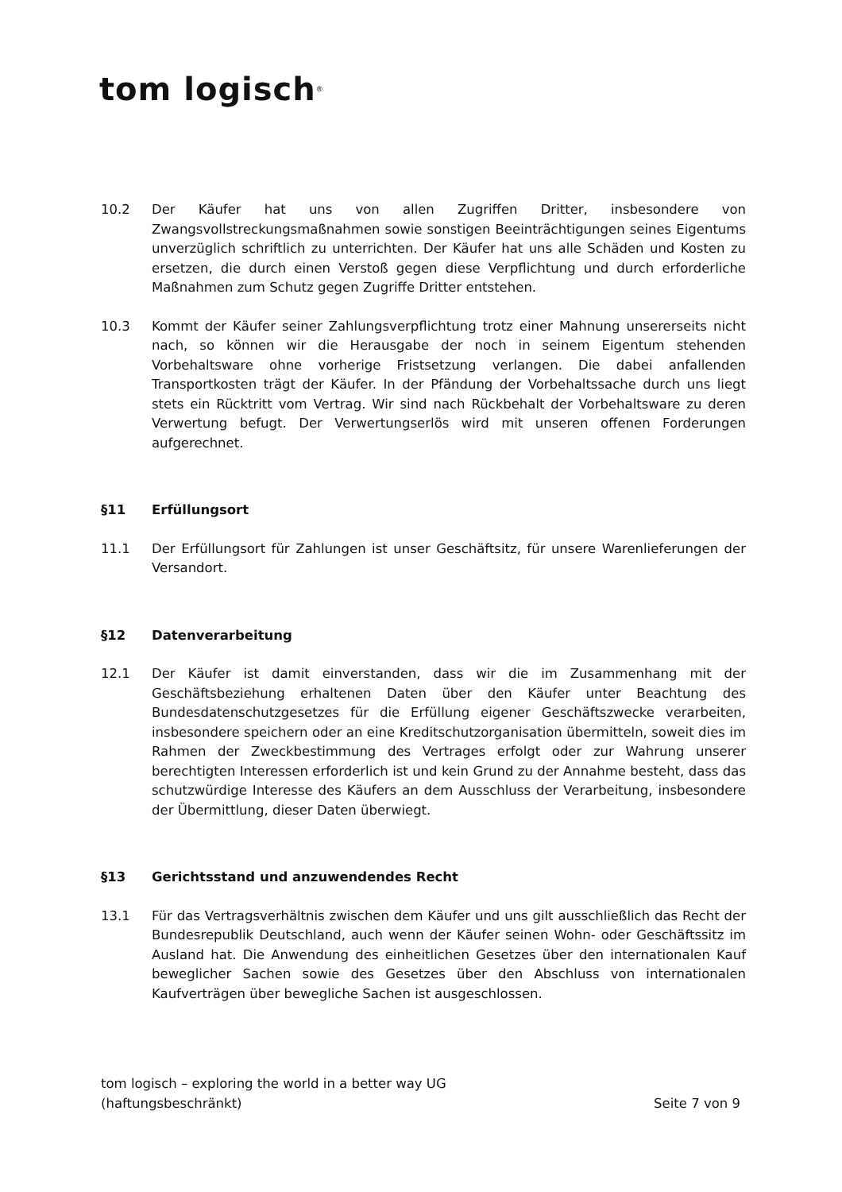tom logisch<sup>®</sup>
10.2 Der Käufer hat uns von allen Zugriffen Dritter, insbesondere von Zwangsvollstreckungsmaßnahmen sowie sonstigen Beeinträchtigungen seines Eigentums unverzüglich schriftlich zu unterrichten. Der Käufer hat uns alle Schäden und Kosten zu ersetzen, die durch einen Verstoß gegen diese Verpflichtung und durch erforderliche Maßnahmen zum Schutz gegen Zugriffe Dritter entstehen.
10.3 Kommt der Käufer seiner Zahlungsverpflichtung trotz einer Mahnung unsererseits nicht nach, so können wir die Herausgabe der noch in seinem Eigentum stehenden Vorbehaltsware ohne vorherige Fristsetzung verlangen. Die dabei anfallenden Transportkosten trägt der Käufer. In der Pfändung der Vorbehaltssache durch uns liegt stets ein Rücktritt vom Vertrag. Wir sind nach Rückbehalt der Vorbehaltsware zu deren Verwertung befugt. Der Verwertungserlös wird mit unseren offenen Forderungen aufgerechnet.
§11 Erfüllungsort
11.1 Der Erfüllungsort für Zahlungen ist unser Geschäftsitz, für unsere Warenlieferungen der Versandort.
§12 Datenverarbeitung
12.1 Der Käufer ist damit einverstanden, dass wir die im Zusammenhang mit der Geschäftsbeziehung erhaltenen Daten über den Käufer unter Beachtung des Bundesdatenschutzgesetzes für die Erfüllung eigener Geschäftszwecke verarbeiten, insbesondere speichern oder an eine Kreditschutzorganisation übermitteln, soweit dies im Rahmen der Zweckbestimmung des Vertrages erfolgt oder zur Wahrung unserer berechtigten Interessen erforderlich ist und kein Grund zu der Annahme besteht, dass das schutzwürdige Interesse des Käufers an dem Ausschluss der Verarbeitung, insbesondere der Übermittlung, dieser Daten überwiegt.
§13 Gerichtsstand und anzuwendendes Recht
13.1 Für das Vertragsverhältnis zwischen dem Käufer und uns gilt ausschließlich das Recht der Bundesrepublik Deutschland, auch wenn der Käufer seinen Wohn- oder Geschäftssitz im Ausland hat. Die Anwendung des einheitlichen Gesetzes über den internationalen Kauf beweglicher Sachen sowie des Gesetzes über den Abschluss von internationalen Kaufverträgen über bewegliche Sachen ist ausgeschlossen.
tom logisch – exploring the world in a better way UG
(haftungsbeschränkt)
Seite 7 von 9